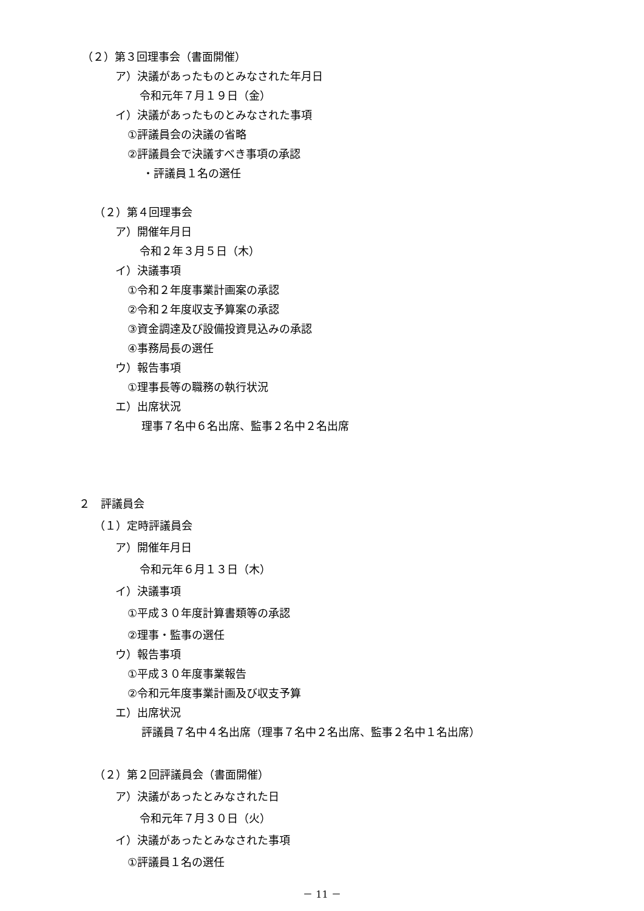（２）第３回理事会（書面開催）
ア）決議があったものとみなされた年月日
令和元年７月１９日（金）
イ）決議があったものとみなされた事項
①評議員会の決議の省略
②評議員会で決議すべき事項の承認
・評議員１名の選任
（２）第４回理事会
ア）開催年月日
令和２年３月５日（木）
イ）決議事項
①令和２年度事業計画案の承認
②令和２年度収支予算案の承認
③資金調達及び設備投資見込みの承認
④事務局長の選任
ウ）報告事項
①理事長等の職務の執行状況
エ）出席状況
理事７名中６名出席、監事２名中２名出席
２　評議員会
（１）定時評議員会
ア）開催年月日
令和元年６月１３日（木）
イ）決議事項
①平成３０年度計算書類等の承認
②理事・監事の選任
ウ）報告事項
①平成３０年度事業報告
②令和元年度事業計画及び収支予算
エ）出席状況
評議員７名中４名出席（理事７名中２名出席、監事２名中１名出席）
（２）第２回評議員会（書面開催）
ア）決議があったとみなされた日
令和元年７月３０日（火）
イ）決議があったとみなされた事項
①評議員１名の選任
－ 11 －